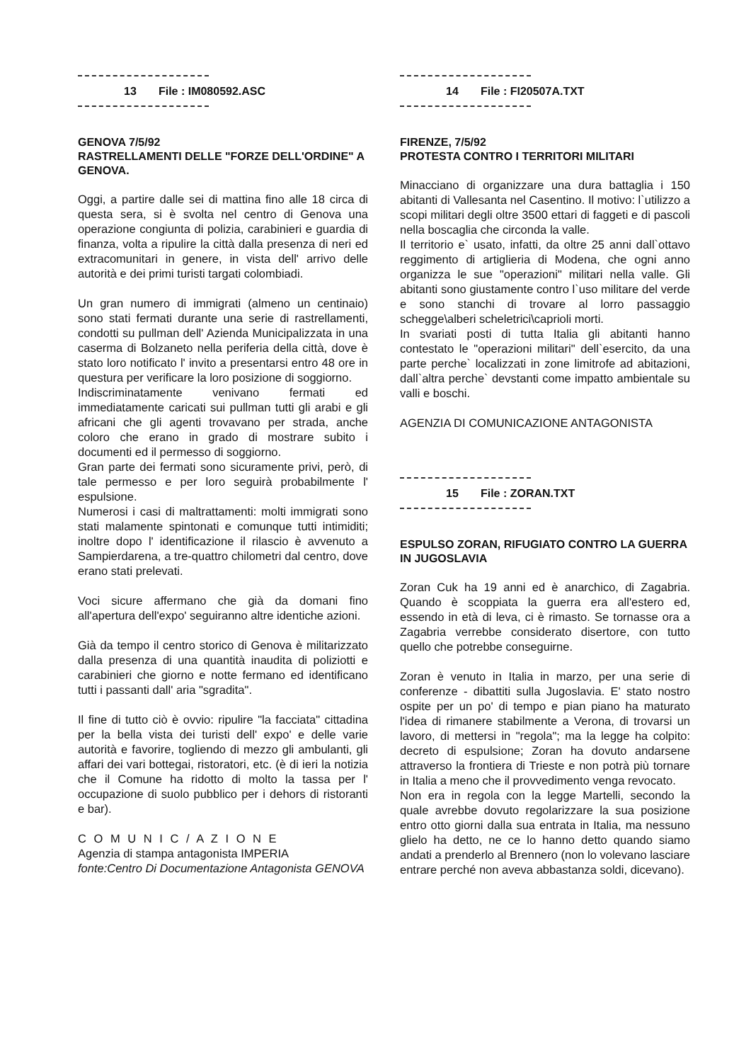13 File : IM080592.ASC
GENOVA 7/5/92
RASTRELLAMENTI DELLE "FORZE DELL'ORDINE" A GENOVA.
Oggi, a partire dalle sei di mattina fino alle 18 circa di questa sera, si è svolta nel centro di Genova una operazione congiunta di polizia, carabinieri e guardia di finanza, volta a ripulire la città dalla presenza di neri ed extracomunitari in genere, in vista dell' arrivo delle autorità e dei primi turisti targati colombiadi.
Un gran numero di immigrati (almeno un centinaio) sono stati fermati durante una serie di rastrellamenti, condotti su pullman dell' Azienda Municipalizzata in una caserma di Bolzaneto nella periferia della città, dove è stato loro notificato l' invito a presentarsi entro 48 ore in questura per verificare la loro posizione di soggiorno.
Indiscriminatamente venivano fermati ed immediatamente caricati sui pullman tutti gli arabi e gli africani che gli agenti trovavano per strada, anche coloro che erano in grado di mostrare subito i documenti ed il permesso di soggiorno.
Gran parte dei fermati sono sicuramente privi, però, di tale permesso e per loro seguirà probabilmente l' espulsione.
Numerosi i casi di maltrattamenti: molti immigrati sono stati malamente spintonati e comunque tutti intimiditi; inoltre dopo l' identificazione il rilascio è avvenuto a Sampierdarena, a tre-quattro chilometri dal centro, dove erano stati prelevati.
Voci sicure affermano che già da domani fino all'apertura dell'expo' seguiranno altre identiche azioni.
Già da tempo il centro storico di Genova è militarizzato dalla presenza di una quantità inaudita di poliziotti e carabinieri che giorno e notte fermano ed identificano tutti i passanti dall' aria "sgradita".
Il fine di tutto ciò è ovvio: ripulire "la facciata" cittadina per la bella vista dei turisti dell' expo' e delle varie autorità e favorire, togliendo di mezzo gli ambulanti, gli affari dei vari bottegai, ristoratori, etc. (è di ieri la notizia che il Comune ha ridotto di molto la tassa per l' occupazione di suolo pubblico per i dehors di ristoranti e bar).
C O M U N I C / A Z I O N E
Agenzia di stampa antagonista IMPERIA
fonte:Centro Di Documentazione Antagonista GENOVA
14 File : FI20507A.TXT
FIRENZE, 7/5/92
PROTESTA CONTRO I TERRITORI MILITARI
Minacciano di organizzare una dura battaglia i 150 abitanti di Vallesanta nel Casentino. Il motivo: l`utilizzo a scopi militari degli oltre 3500 ettari di faggeti e di pascoli nella boscaglia che circonda la valle.
Il territorio e` usato, infatti, da oltre 25 anni dall`ottavo reggimento di artiglieria di Modena, che ogni anno organizza le sue "operazioni" militari nella valle. Gli abitanti sono giustamente contro l`uso militare del verde e sono stanchi di trovare al lorro passaggio schegge\alberi scheletrici\caprioli morti.
In svariati posti di tutta Italia gli abitanti hanno contestato le "operazioni militari" dell`esercito, da una parte perche` localizzati in zone limitrofe ad abitazioni, dall`altra perche` devstanti come impatto ambientale su valli e boschi.
AGENZIA DI COMUNICAZIONE ANTAGONISTA
15 File : ZORAN.TXT
ESPULSO ZORAN, RIFUGIATO CONTRO LA GUERRA IN JUGOSLAVIA
Zoran Cuk ha 19 anni ed è anarchico, di Zagabria. Quando è scoppiata la guerra era all'estero ed, essendo in età di leva, ci è rimasto. Se tornasse ora a Zagabria verrebbe considerato disertore, con tutto quello che potrebbe conseguirne.
Zoran è venuto in Italia in marzo, per una serie di conferenze - dibattiti sulla Jugoslavia. E' stato nostro ospite per un po' di tempo e pian piano ha maturato l'idea di rimanere stabilmente a Verona, di trovarsi un lavoro, di mettersi in "regola"; ma la legge ha colpito: decreto di espulsione; Zoran ha dovuto andarsene attraverso la frontiera di Trieste e non potrà più tornare in Italia a meno che il provvedimento venga revocato.
Non era in regola con la legge Martelli, secondo la quale avrebbe dovuto regolarizzare la sua posizione entro otto giorni dalla sua entrata in Italia, ma nessuno glielo ha detto, ne ce lo hanno detto quando siamo andati a prenderlo al Brennero (non lo volevano lasciare entrare perché non aveva abbastanza soldi, dicevano).